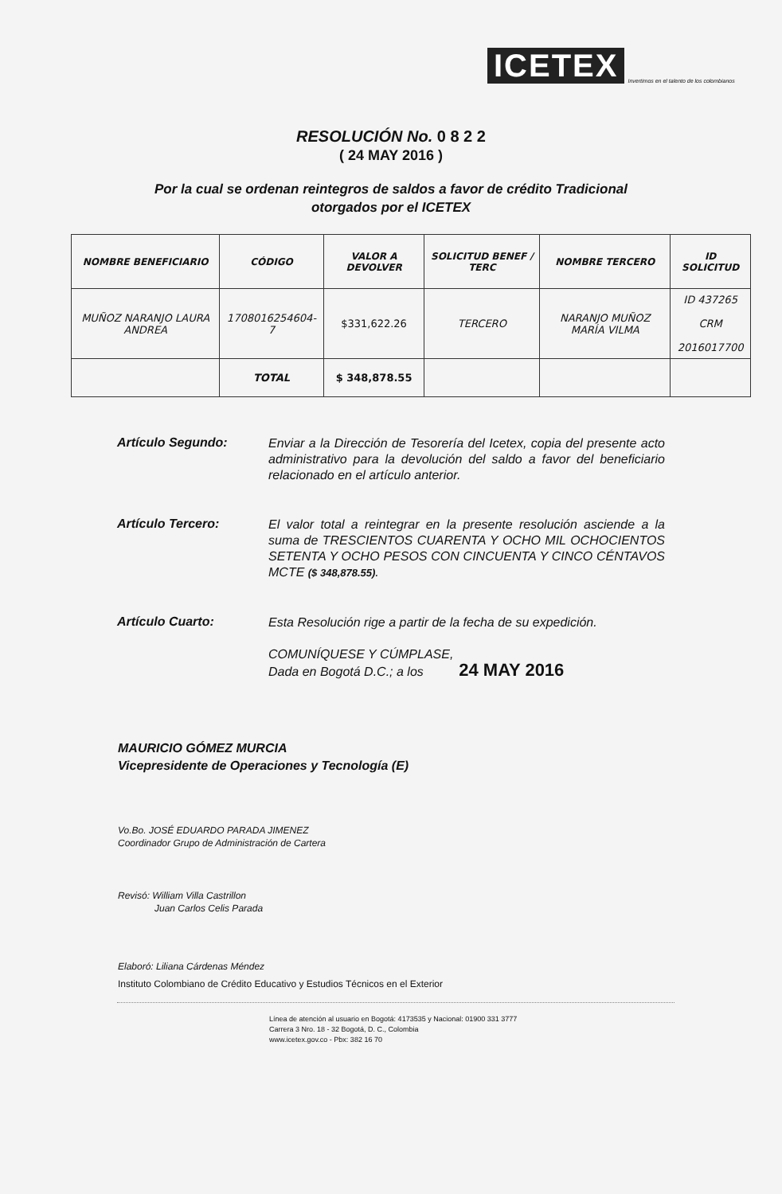ICETEX Invertimos en el talento de los colombianos
RESOLUCIÓN No. 0 8 2 2
( 24 MAY 2016 )
Por la cual se ordenan reintegros de saldos a favor de crédito Tradicional
otorgados por el ICETEX
| NOMBRE BENEFICIARIO | CÓDIGO | VALOR A DEVOLVER | SOLICITUD BENEF / TERC | NOMBRE TERCERO | ID SOLICITUD |
| --- | --- | --- | --- | --- | --- |
| MUÑOZ NARANJO LAURA ANDREA | 1708016254604-7 | $331,622.26 | TERCERO | NARANJO MUÑOZ MARÍA VILMA | ID 437265 CRM 2016017700 |
| | TOTAL | $ 348,878.55 | | | |
Artículo Segundo:
Enviar a la Dirección de Tesorería del Icetex, copia del presente acto administrativo para la devolución del saldo a favor del beneficiario relacionado en el artículo anterior.
Artículo Tercero:
El valor total a reintegrar en la presente resolución asciende a la suma de TRESCIENTOS CUARENTA Y OCHO MIL OCHOCIENTOS SETENTA Y OCHO PESOS CON CINCUENTA Y CINCO CÉNTAVOS MCTE ($ 348,878.55).
Artículo Cuarto:
Esta Resolución rige a partir de la fecha de su expedición.
COMUNÍQUESE Y CÚMPLASE,
Dada en Bogotá D.C.; a los 24 MAY 2016
MAURICIO GÓMEZ MURCIA
Vicepresidente de Operaciones y Tecnología (E)
Vo.Bo. JOSÉ EDUARDO PARADA JIMENEZ
Coordinador Grupo de Administración de Cartera
Revisó: William Villa Castrillon
Juan Carlos Celis Parada
Elaboró: Liliana Cárdenas Méndez
Instituto Colombiano de Crédito Educativo y Estudios Técnicos en el Exterior
Línea de atención al usuario en Bogotá: 4173535 y Nacional: 01900 331 3777
Carrera 3 Nro. 18 - 32 Bogotá, D. C., Colombia
www.icetex.gov.co - Pbx: 382 16 70